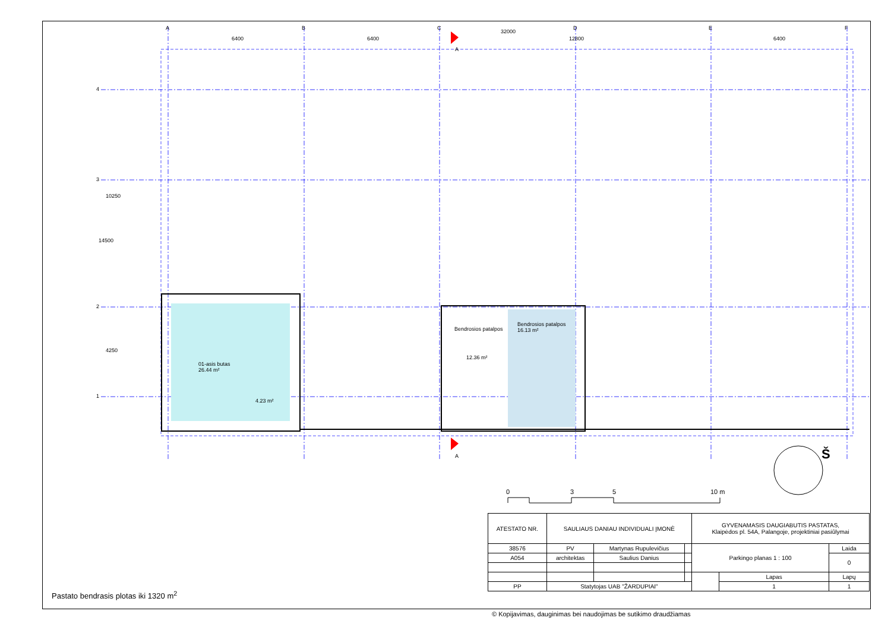A B C D E F
6400 6400
32000
12800 6400
4
3
2
1
10250
14500
4250
A
A
01-asis butas
26.44 m²
4.23 m²
Bendrosios patalpos
12.36 m²
Bendrosios patalpos
16.13 m²
Š
0 3 5 10 m
Pastato bendrasis plotas iki 1320 m<sup>2</sup>
| ATESTATO NR. | SAULIAUS DANIAU INDIVIDUALI ĮMONĖ | | | GYVENAMASIS DAUGIABUTIS PASTATAS, Klaipėdos pl. 54A, Palangoje, projektiniai pasiūlymai | | |
| 38576 | PV | Martynas Rupulevičius | | Parkingo planas 1 : 100 | | Laida |
| A054 | architektas | Saulius Danius | | | | 0 |
| | | | | | Lapas | Lapų |
| PP | Statytojas UAB "ŽARDUPIAI" | | | | 1 | 1 |
© Kopijavimas, dauginimas bei naudojimas be sutikimo draudžiamas